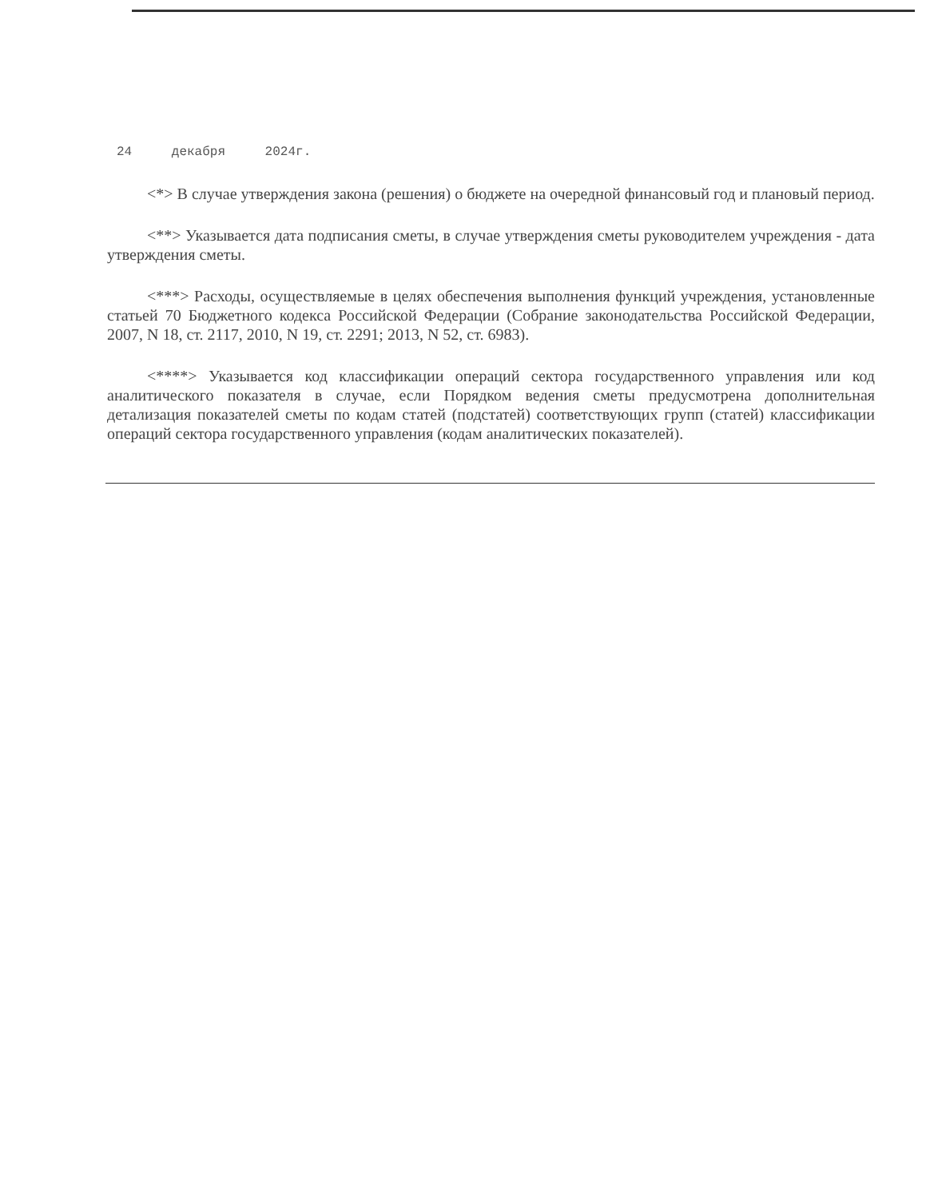24 декабря 2024г.
<*> В случае утверждения закона (решения) о бюджете на очередной финансовый год и плановый период.
<**> Указывается дата подписания сметы, в случае утверждения сметы руководителем учреждения - дата утверждения сметы.
<***> Расходы, осуществляемые в целях обеспечения выполнения функций учреждения, установленные статьей 70 Бюджетного кодекса Российской Федерации (Собрание законодательства Российской Федерации, 2007, N 18, ст. 2117, 2010, N 19, ст. 2291; 2013, N 52, ст. 6983).
<****> Указывается код классификации операций сектора государственного управления или код аналитического показателя в случае, если Порядком ведения сметы предусмотрена дополнительная детализация показателей сметы по кодам статей (подстатей) соответствующих групп (статей) классификации операций сектора государственного управления (кодам аналитических показателей).